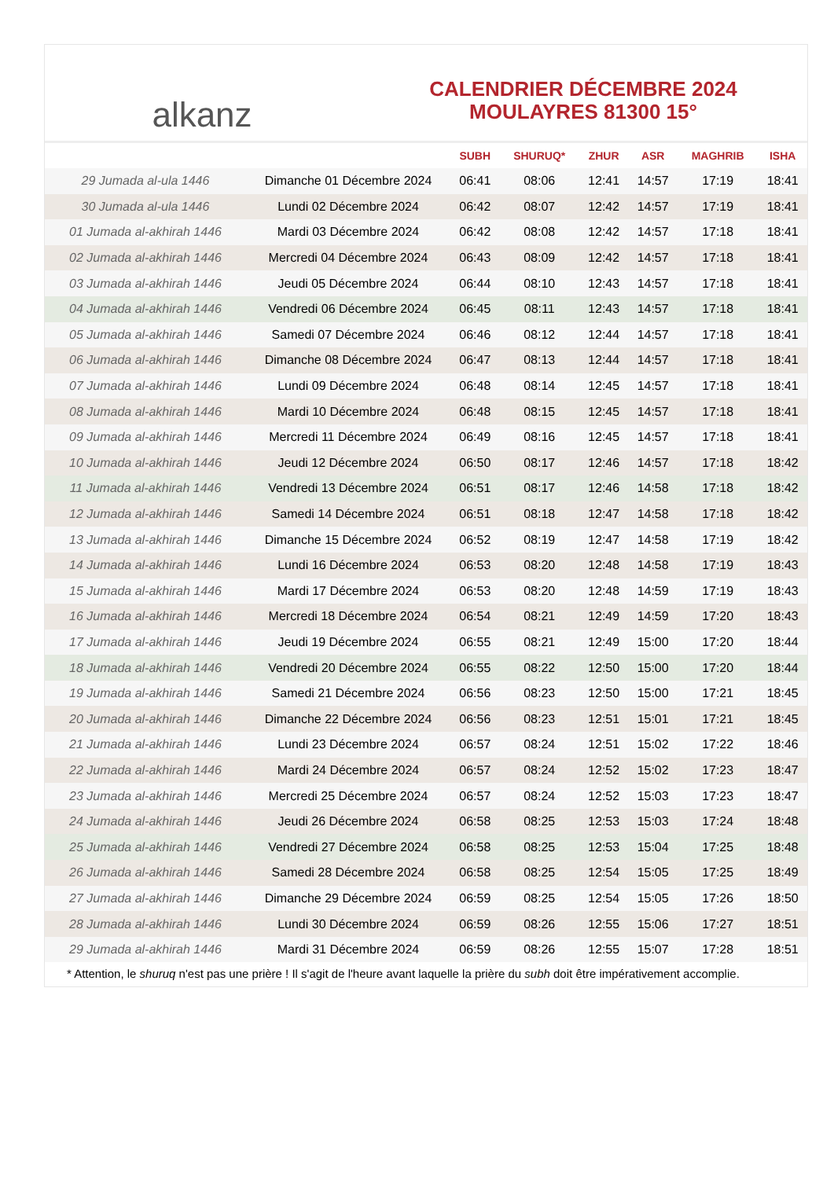alkanz
CALENDRIER DÉCEMBRE 2024
MOULAYRES 81300 15°
| | | SUBH | SHURUQ* | ZHUR | ASR | MAGHRIB | ISHA |
| --- | --- | --- | --- | --- | --- | --- | --- |
| 29 Jumada al-ula 1446 | Dimanche 01 Décembre 2024 | 06:41 | 08:06 | 12:41 | 14:57 | 17:19 | 18:41 |
| 30 Jumada al-ula 1446 | Lundi 02 Décembre 2024 | 06:42 | 08:07 | 12:42 | 14:57 | 17:19 | 18:41 |
| 01 Jumada al-akhirah 1446 | Mardi 03 Décembre 2024 | 06:42 | 08:08 | 12:42 | 14:57 | 17:18 | 18:41 |
| 02 Jumada al-akhirah 1446 | Mercredi 04 Décembre 2024 | 06:43 | 08:09 | 12:42 | 14:57 | 17:18 | 18:41 |
| 03 Jumada al-akhirah 1446 | Jeudi 05 Décembre 2024 | 06:44 | 08:10 | 12:43 | 14:57 | 17:18 | 18:41 |
| 04 Jumada al-akhirah 1446 | Vendredi 06 Décembre 2024 | 06:45 | 08:11 | 12:43 | 14:57 | 17:18 | 18:41 |
| 05 Jumada al-akhirah 1446 | Samedi 07 Décembre 2024 | 06:46 | 08:12 | 12:44 | 14:57 | 17:18 | 18:41 |
| 06 Jumada al-akhirah 1446 | Dimanche 08 Décembre 2024 | 06:47 | 08:13 | 12:44 | 14:57 | 17:18 | 18:41 |
| 07 Jumada al-akhirah 1446 | Lundi 09 Décembre 2024 | 06:48 | 08:14 | 12:45 | 14:57 | 17:18 | 18:41 |
| 08 Jumada al-akhirah 1446 | Mardi 10 Décembre 2024 | 06:48 | 08:15 | 12:45 | 14:57 | 17:18 | 18:41 |
| 09 Jumada al-akhirah 1446 | Mercredi 11 Décembre 2024 | 06:49 | 08:16 | 12:45 | 14:57 | 17:18 | 18:41 |
| 10 Jumada al-akhirah 1446 | Jeudi 12 Décembre 2024 | 06:50 | 08:17 | 12:46 | 14:57 | 17:18 | 18:42 |
| 11 Jumada al-akhirah 1446 | Vendredi 13 Décembre 2024 | 06:51 | 08:17 | 12:46 | 14:58 | 17:18 | 18:42 |
| 12 Jumada al-akhirah 1446 | Samedi 14 Décembre 2024 | 06:51 | 08:18 | 12:47 | 14:58 | 17:18 | 18:42 |
| 13 Jumada al-akhirah 1446 | Dimanche 15 Décembre 2024 | 06:52 | 08:19 | 12:47 | 14:58 | 17:19 | 18:42 |
| 14 Jumada al-akhirah 1446 | Lundi 16 Décembre 2024 | 06:53 | 08:20 | 12:48 | 14:58 | 17:19 | 18:43 |
| 15 Jumada al-akhirah 1446 | Mardi 17 Décembre 2024 | 06:53 | 08:20 | 12:48 | 14:59 | 17:19 | 18:43 |
| 16 Jumada al-akhirah 1446 | Mercredi 18 Décembre 2024 | 06:54 | 08:21 | 12:49 | 14:59 | 17:20 | 18:43 |
| 17 Jumada al-akhirah 1446 | Jeudi 19 Décembre 2024 | 06:55 | 08:21 | 12:49 | 15:00 | 17:20 | 18:44 |
| 18 Jumada al-akhirah 1446 | Vendredi 20 Décembre 2024 | 06:55 | 08:22 | 12:50 | 15:00 | 17:20 | 18:44 |
| 19 Jumada al-akhirah 1446 | Samedi 21 Décembre 2024 | 06:56 | 08:23 | 12:50 | 15:00 | 17:21 | 18:45 |
| 20 Jumada al-akhirah 1446 | Dimanche 22 Décembre 2024 | 06:56 | 08:23 | 12:51 | 15:01 | 17:21 | 18:45 |
| 21 Jumada al-akhirah 1446 | Lundi 23 Décembre 2024 | 06:57 | 08:24 | 12:51 | 15:02 | 17:22 | 18:46 |
| 22 Jumada al-akhirah 1446 | Mardi 24 Décembre 2024 | 06:57 | 08:24 | 12:52 | 15:02 | 17:23 | 18:47 |
| 23 Jumada al-akhirah 1446 | Mercredi 25 Décembre 2024 | 06:57 | 08:24 | 12:52 | 15:03 | 17:23 | 18:47 |
| 24 Jumada al-akhirah 1446 | Jeudi 26 Décembre 2024 | 06:58 | 08:25 | 12:53 | 15:03 | 17:24 | 18:48 |
| 25 Jumada al-akhirah 1446 | Vendredi 27 Décembre 2024 | 06:58 | 08:25 | 12:53 | 15:04 | 17:25 | 18:48 |
| 26 Jumada al-akhirah 1446 | Samedi 28 Décembre 2024 | 06:58 | 08:25 | 12:54 | 15:05 | 17:25 | 18:49 |
| 27 Jumada al-akhirah 1446 | Dimanche 29 Décembre 2024 | 06:59 | 08:25 | 12:54 | 15:05 | 17:26 | 18:50 |
| 28 Jumada al-akhirah 1446 | Lundi 30 Décembre 2024 | 06:59 | 08:26 | 12:55 | 15:06 | 17:27 | 18:51 |
| 29 Jumada al-akhirah 1446 | Mardi 31 Décembre 2024 | 06:59 | 08:26 | 12:55 | 15:07 | 17:28 | 18:51 |
* Attention, le shuruq n'est pas une prière ! Il s'agit de l'heure avant laquelle la prière du subh doit être impérativement accomplie.